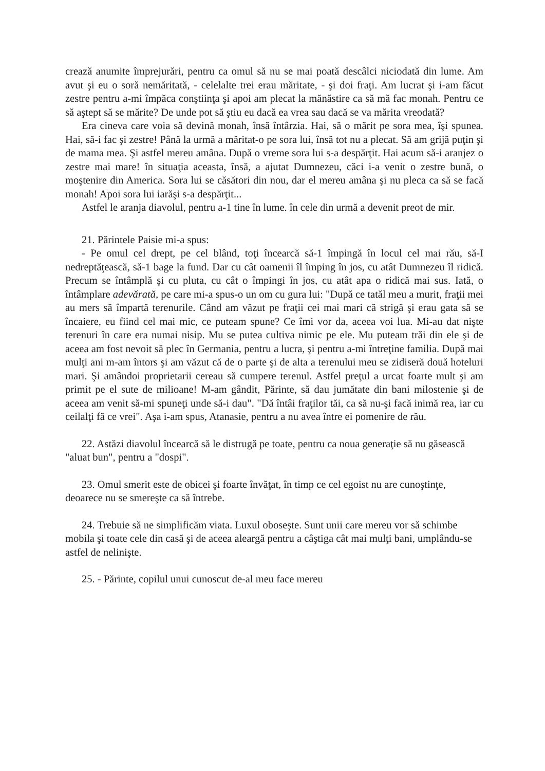crează anumite împrejurări, pentru ca omul să nu se mai poată descâlci niciodată din lume. Am avut şi eu o soră nemăritată, - celelalte trei erau măritate, - şi doi fraţi. Am lucrat şi i-am făcut zestre pentru a-mi împăca conştiinţa şi apoi am plecat la mănăstire ca să mă fac monah. Pentru ce să aştept să se mărite? De unde pot să ştiu eu dacă ea vrea sau dacă se va mărita vreodată?
Era cineva care voia să devină monah, însă întârzia. Hai, să o mărit pe sora mea, îşi spunea. Hai, să-i fac şi zestre! Până la urmă a măritat-o pe sora lui, însă tot nu a plecat. Să am grijă puţin şi de mama mea. Şi astfel mereu amâna. După o vreme sora lui s-a despărţit. Hai acum să-i aranjez o zestre mai mare! în situaţia aceasta, însă, a ajutat Dumnezeu, căci i-a venit o zestre bună, o moştenire din America. Sora lui se căsători din nou, dar el mereu amâna şi nu pleca ca să se facă monah! Apoi sora lui iarăşi s-a despărţit...
Astfel le aranja diavolul, pentru a-1 tine în lume. în cele din urmă a devenit preot de mir.
21. Părintele Paisie mi-a spus:
- Pe omul cel drept, pe cel blând, toţi încearcă să-1 împingă în locul cel mai rău, să-I nedreptăţească, să-1 bage la fund. Dar cu cât oamenii îl împing în jos, cu atât Dumnezeu îl ridică. Precum se întâmplă şi cu pluta, cu cât o împingi în jos, cu atât apa o ridică mai sus. Iată, o întâmplare adevărată, pe care mi-a spus-o un om cu gura lui: "După ce tatăl meu a murit, fraţii mei au mers să împartă terenurile. Când am văzut pe fraţii cei mai mari că strigă şi erau gata să se încaiere, eu fiind cel mai mic, ce puteam spune? Ce îmi vor da, aceea voi lua. Mi-au dat nişte terenuri în care era numai nisip. Mu se putea cultiva nimic pe ele. Mu puteam trăi din ele şi de aceea am fost nevoit să plec în Germania, pentru a lucra, şi pentru a-mi întreţine familia. După mai mulţi ani m-am întors şi am văzut că de o parte şi de alta a terenului meu se zidiseră două hoteluri mari. Şi amândoi proprietarii cereau să cumpere terenul. Astfel preţul a urcat foarte mult şi am primit pe el sute de milioane! M-am gândit, Părinte, să dau jumătate din bani milostenie şi de aceea am venit să-mi spuneţi unde să-i dau". "Dă întâi fraţilor tăi, ca să nu-şi facă inimă rea, iar cu ceilalţi fă ce vrei". Aşa i-am spus, Atanasie, pentru a nu avea între ei pomenire de rău.
22. Astăzi diavolul încearcă să le distrugă pe toate, pentru ca noua generaţie să nu găsească "aluat bun", pentru a "dospi".
23. Omul smerit este de obicei şi foarte învăţat, în timp ce cel egoist nu are cunoştinţe, deoarece nu se smereşte ca să întrebe.
24. Trebuie să ne simplificăm viata. Luxul oboseşte. Sunt unii care mereu vor să schimbe mobila şi toate cele din casă şi de aceea aleargă pentru a câştiga cât mai mulţi bani, umplându-se astfel de nelinişte.
25. - Părinte, copilul unui cunoscut de-al meu face mereu